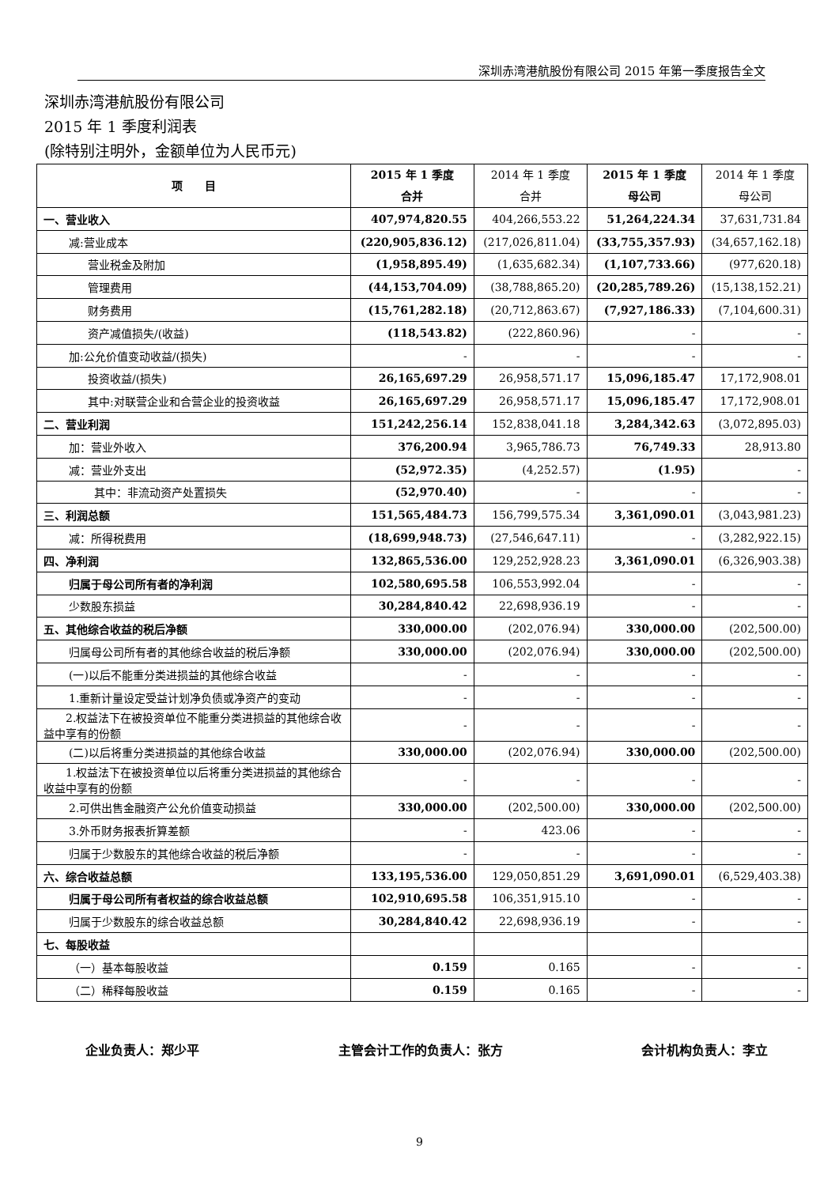深圳赤湾港航股份有限公司 2015 年第一季度报告全文
深圳赤湾港航股份有限公司
2015 年 1 季度利润表
(除特别注明外，金额单位为人民币元)
| 项 目 | 2015 年 1 季度 合并 | 2014 年 1 季度 合并 | 2015 年 1 季度 母公司 | 2014 年 1 季度 母公司 |
| --- | --- | --- | --- | --- |
| 一、营业收入 | 407,974,820.55 | 404,266,553.22 | 51,264,224.34 | 37,631,731.84 |
| 减:营业成本 | (220,905,836.12) | (217,026,811.04) | (33,755,357.93) | (34,657,162.18) |
| 营业税金及附加 | (1,958,895.49) | (1,635,682.34) | (1,107,733.66) | (977,620.18) |
| 管理费用 | (44,153,704.09) | (38,788,865.20) | (20,285,789.26) | (15,138,152.21) |
| 财务费用 | (15,761,282.18) | (20,712,863.67) | (7,927,186.33) | (7,104,600.31) |
| 资产减值损失/(收益) | (118,543.82) | (222,860.96) | - | - |
| 加:公允价值变动收益/(损失) | - | - | - | - |
| 投资收益/(损失) | 26,165,697.29 | 26,958,571.17 | 15,096,185.47 | 17,172,908.01 |
| 其中:对联营企业和合营企业的投资收益 | 26,165,697.29 | 26,958,571.17 | 15,096,185.47 | 17,172,908.01 |
| 二、营业利润 | 151,242,256.14 | 152,838,041.18 | 3,284,342.63 | (3,072,895.03) |
| 加：营业外收入 | 376,200.94 | 3,965,786.73 | 76,749.33 | 28,913.80 |
| 减：营业外支出 | (52,972.35) | (4,252.57) | (1.95) | - |
| 其中：非流动资产处置损失 | (52,970.40) | - | - | - |
| 三、利润总额 | 151,565,484.73 | 156,799,575.34 | 3,361,090.01 | (3,043,981.23) |
| 减：所得税费用 | (18,699,948.73) | (27,546,647.11) | - | (3,282,922.15) |
| 四、净利润 | 132,865,536.00 | 129,252,928.23 | 3,361,090.01 | (6,326,903.38) |
| 归属于母公司所有者的净利润 | 102,580,695.58 | 106,553,992.04 | - | - |
| 少数股东损益 | 30,284,840.42 | 22,698,936.19 | - | - |
| 五、其他综合收益的税后净额 | 330,000.00 | (202,076.94) | 330,000.00 | (202,500.00) |
| 归属母公司所有者的其他综合收益的税后净额 | 330,000.00 | (202,076.94) | 330,000.00 | (202,500.00) |
| (一)以后不能重分类进损益的其他综合收益 | - | - | - | - |
| 1.重新计量设定受益计划净负债或净资产的变动 | - | - | - | - |
| 2.权益法下在被投资单位不能重分类进损益的其他综合收益中享有的份额 | - | - | - | - |
| (二)以后将重分类进损益的其他综合收益 | 330,000.00 | (202,076.94) | 330,000.00 | (202,500.00) |
| 1.权益法下在被投资单位以后将重分类进损益的其他综合收益中享有的份额 | - | - | - | - |
| 2.可供出售金融资产公允价值变动损益 | 330,000.00 | (202,500.00) | 330,000.00 | (202,500.00) |
| 3.外币财务报表折算差额 | - | 423.06 | - | - |
| 归属于少数股东的其他综合收益的税后净额 | - | - | - | - |
| 六、综合收益总额 | 133,195,536.00 | 129,050,851.29 | 3,691,090.01 | (6,529,403.38) |
| 归属于母公司所有者权益的综合收益总额 | 102,910,695.58 | 106,351,915.10 | - | - |
| 归属于少数股东的综合收益总额 | 30,284,840.42 | 22,698,936.19 | - | - |
| 七、每股收益 | | | | |
| （一）基本每股收益 | 0.159 | 0.165 | - | - |
| （二）稀释每股收益 | 0.159 | 0.165 | - | - |
企业负责人：郑少平 主管会计工作的负责人：张方 会计机构负责人：李立
9